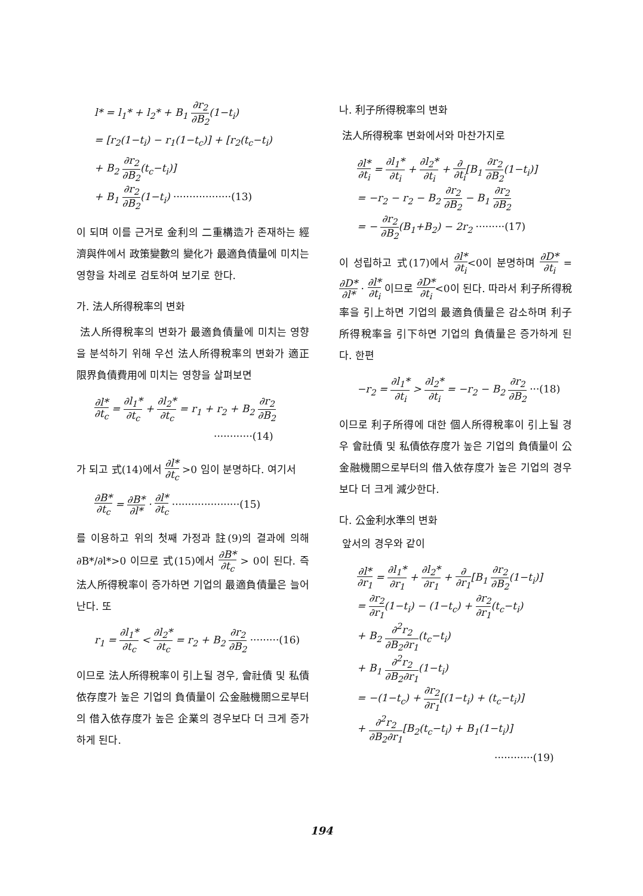l* = l<sub>1</sub>* + l<sub>2</sub>* + B<sub>1</sub> ∂r<sub>2</sub> ∂B<sub>2</sub>(1−t<sub>i</sub>)
= [r<sub>2</sub>(1−t<sub>i</sub>) − r<sub>1</sub>(1−t<sub>c</sub>)] + [r<sub>2</sub>(t<sub>c</sub>−t<sub>i</sub>)
+ B<sub>2</sub> ∂r<sub>2</sub> ∂B<sub>2</sub>(t<sub>c</sub>−t<sub>i</sub>)]
+ B<sub>1</sub> ∂r<sub>2</sub> ∂B<sub>2</sub>(1−t<sub>i</sub>) ··················(13)
이 되며 이를 근거로 金利의 二重構造가 존재하는 經濟與件에서 政策變數의 變化가 最適負債量에 미치는 영향을 차례로 검토하여 보기로 한다.
가. 法人所得稅率의 변화
法人所得稅率의 변화가 最適負債量에 미치는 영향을 분석하기 위해 우선 法人所得稅率의 변화가 適正限界負債費用에 미치는 영향을 살펴보면
∂l* ∂t<sub>c</sub> = ∂l<sub>1</sub>* ∂t<sub>c</sub> + ∂l<sub>2</sub>* ∂t<sub>c</sub> = r<sub>1</sub> + r<sub>2</sub> + B<sub>2</sub> ∂r<sub>2</sub> ∂B<sub>2</sub>
············(14)
가 되고 式(14)에서 ∂l* ∂t<sub>c</sub> >0 임이 분명하다. 여기서
∂B* ∂t<sub>c</sub> = ∂B* ∂l* · ∂l* ∂t<sub>c</sub> ·····················(15)
를 이용하고 위의 첫째 가정과 註(9)의 결과에 의해 ∂B*/∂l*>0 이므로 式(15)에서 ∂B* ∂t<sub>c</sub> > 0이 된다. 즉 法人所得稅率이 증가하면 기업의 最適負債量은 늘어난다. 또
r<sub>1</sub> = ∂l<sub>1</sub>* ∂t<sub>c</sub> < ∂l<sub>2</sub>* ∂t<sub>c</sub> = r<sub>2</sub> + B<sub>2</sub> ∂r<sub>2</sub> ∂B<sub>2</sub> ·········(16)
이므로 法人所得稅率이 引上될 경우, 會社債 및 私債依存度가 높은 기업의 負債量이 公金融機關으로부터의 借入依存度가 높은 企業의 경우보다 더 크게 증가하게 된다.
나. 利子所得稅率의 변화
法人所得稅率 변화에서와 마찬가지로
∂l* ∂t<sub>i</sub> = ∂l<sub>1</sub>* ∂t<sub>i</sub> + ∂l<sub>2</sub>* ∂t<sub>i</sub> + ∂ ∂t<sub>i</sub>[B<sub>1</sub> ∂r<sub>2</sub> ∂B<sub>2</sub>(1−t<sub>i</sub>)]
= −r<sub>2</sub> − r<sub>2</sub> − B<sub>2</sub> ∂r<sub>2</sub> ∂B<sub>2</sub> − B<sub>1</sub> ∂r<sub>2</sub> ∂B<sub>2</sub>
= − ∂r<sub>2</sub> ∂B<sub>2</sub>(B<sub>1</sub>+B<sub>2</sub>) − 2r<sub>2</sub> ·········(17)
이 성립하고 式(17)에서 ∂l* ∂t<sub>i</sub><0이 분명하며 ∂D* ∂t<sub>i</sub> = ∂D* ∂l* · ∂l* ∂t<sub>i</sub> 이므로 ∂D* ∂t<sub>i</sub><0이 된다. 따라서 利子所得稅率을 引上하면 기업의 最適負債量은 감소하며 利子所得稅率을 引下하면 기업의 負債量은 증가하게 된다. 한편
−r<sub>2</sub> = ∂l<sub>1</sub>* ∂t<sub>i</sub> > ∂l<sub>2</sub>* ∂t<sub>i</sub> = −r<sub>2</sub> − B<sub>2</sub> ∂r<sub>2</sub> ∂B<sub>2</sub> ···(18)
이므로 利子所得에 대한 個人所得稅率이 引上될 경우 會社債 및 私債依存度가 높은 기업의 負債量이 公金融機關으로부터의 借入依存度가 높은 기업의 경우보다 더 크게 減少한다.
다. 公金利水準의 변화
앞서의 경우와 같이
∂l* ∂r<sub>1</sub> = ∂l<sub>1</sub>* ∂r<sub>1</sub> + ∂l<sub>2</sub>* ∂r<sub>1</sub> + ∂ ∂r<sub>1</sub>[B<sub>1</sub> ∂r<sub>2</sub> ∂B<sub>2</sub>(1−t<sub>i</sub>)]
= ∂r<sub>2</sub> ∂r<sub>1</sub>(1−t<sub>i</sub>) − (1−t<sub>c</sub>) + ∂r<sub>2</sub> ∂r<sub>1</sub>(t<sub>c</sub>−t<sub>i</sub>)
+ B<sub>2</sub> ∂<sup>2</sup>r<sub>2</sub> ∂B<sub>2</sub>∂r<sub>1</sub>(t<sub>c</sub>−t<sub>i</sub>)
+ B<sub>1</sub> ∂<sup>2</sup>r<sub>2</sub> ∂B<sub>2</sub>∂r<sub>1</sub>(1−t<sub>i</sub>)
= −(1−t<sub>c</sub>) + ∂r<sub>2</sub> ∂r<sub>1</sub>[(1−t<sub>i</sub>) + (t<sub>c</sub>−t<sub>i</sub>)]
+ ∂<sup>2</sup>r<sub>2</sub> ∂B<sub>2</sub>∂r<sub>1</sub>[B<sub>2</sub>(t<sub>c</sub>−t<sub>i</sub>) + B<sub>1</sub>(1−t<sub>i</sub>)]
············(19)
194